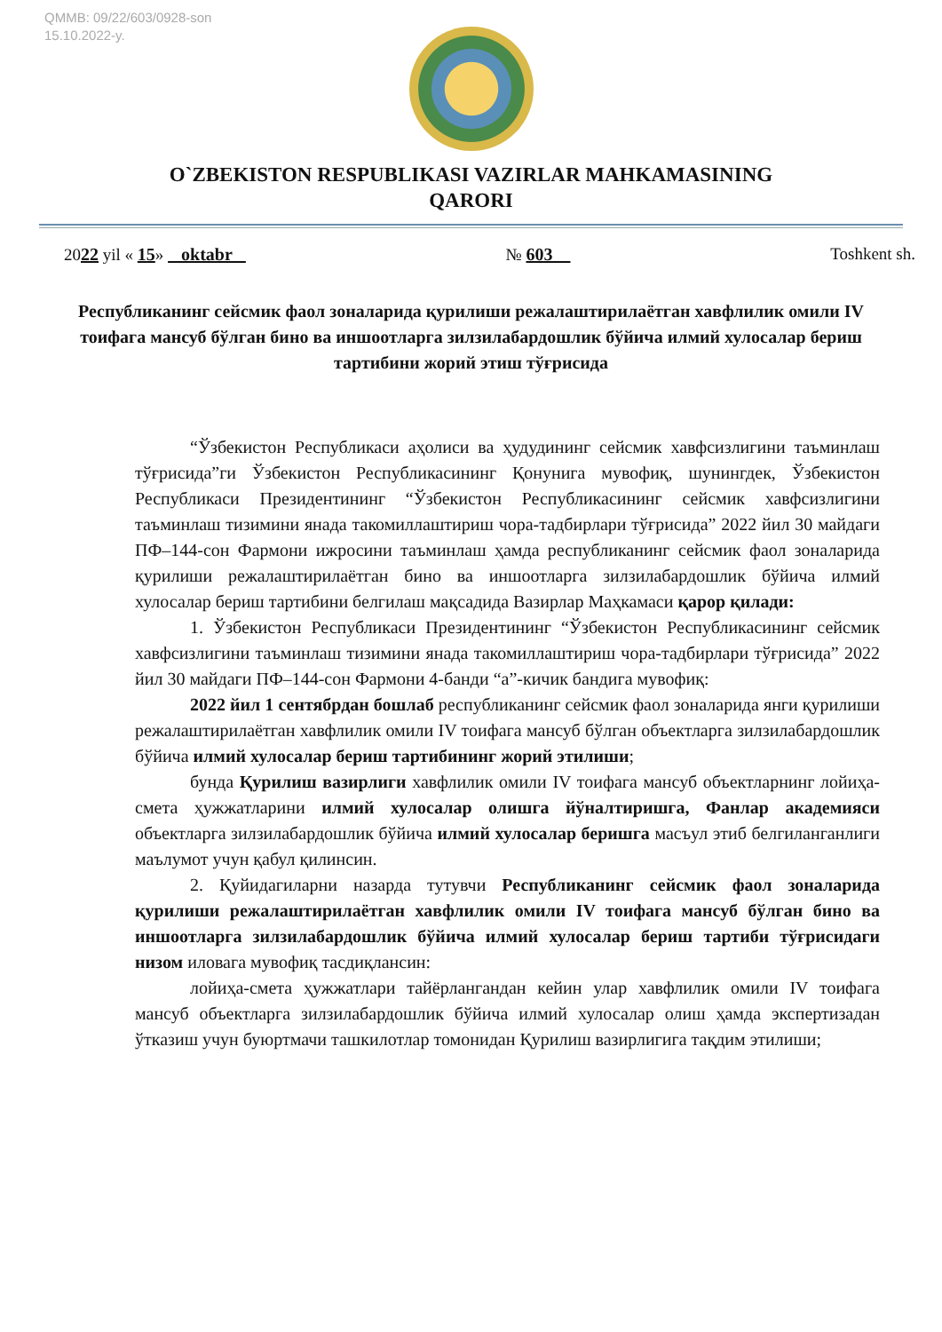QMMB: 09/22/603/0928-son
15.10.2022-y.
O`ZBEKISTON RESPUBLIKASI VAZIRLAR MAHKAMASINING
QARORI
2022 yil « 15» oktabr № 603 Toshkent sh.
Республиканинг сейсмик фаол зоналарида қурилиши режалаштирилаётган хавфлилик омили IV тоифага мансуб бўлган бино ва иншоотларга зилзилабардошлик бўйича илмий хулосалар бериш тартибини жорий этиш тўғрисида
“Ўзбекистон Республикаси аҳолиси ва ҳудудининг сейсмик хавфсизлигини таъминлаш тўғрисида”ги Ўзбекистон Республикасининг Қонунига мувофиқ, шунингдек, Ўзбекистон Республикаси Президентининг “Ўзбекистон Республикасининг сейсмик хавфсизлигини таъминлаш тизимини янада такомиллаштириш чора-тадбирлари тўғрисида” 2022 йил 30 майдаги ПФ–144-сон Фармони ижросини таъминлаш ҳамда республиканинг сейсмик фаол зоналарида қурилиши режалаштирилаётган бино ва иншоотларга зилзилабардошлик бўйича илмий хулосалар бериш тартибини белгилаш мақсадида Вазирлар Маҳкамаси қарор қилади:
1. Ўзбекистон Республикаси Президентининг “Ўзбекистон Республикасининг сейсмик хавфсизлигини таъминлаш тизимини янада такомиллаштириш чора-тадбирлари тўғрисида” 2022 йил 30 майдаги ПФ–144-сон Фармони 4-банди “а”-кичик бандига мувофиқ:
2022 йил 1 сентябрдан бошлаб республиканинг сейсмик фаол зоналарида янги қурилиши режалаштирилаётган хавфлилик омили IV тоифага мансуб бўлган объектларга зилзилабардошлик бўйича илмий хулосалар бериш тартибининг жорий этилиши;
бунда Қурилиш вазирлиги хавфлилик омили IV тоифага мансуб объектларнинг лойиҳа-смета ҳужжатларини илмий хулосалар олишга йўналтиришга, Фанлар академияси объектларга зилзилабардошлик бўйича илмий хулосалар беришга масъул этиб белгиланганлиги маълумот учун қабул қилинсин.
2. Қуйидагиларни назарда тутувчи Республиканинг сейсмик фаол зоналарида қурилиши режалаштирилаётган хавфлилик омили IV тоифага мансуб бўлган бино ва иншоотларга зилзилабардошлик бўйича илмий хулосалар бериш тартиби тўғрисидаги низом иловага мувофиқ тасдиқлансин:
лойиҳа-смета ҳужжатлари тайёрлангандан кейин улар хавфлилик омили IV тоифага мансуб объектларга зилзилабардошлик бўйича илмий хулосалар олиш ҳамда экспертизадан ўтказиш учун буюртмачи ташкилотлар томонидан Қурилиш вазирлигига тақдим этилиши;